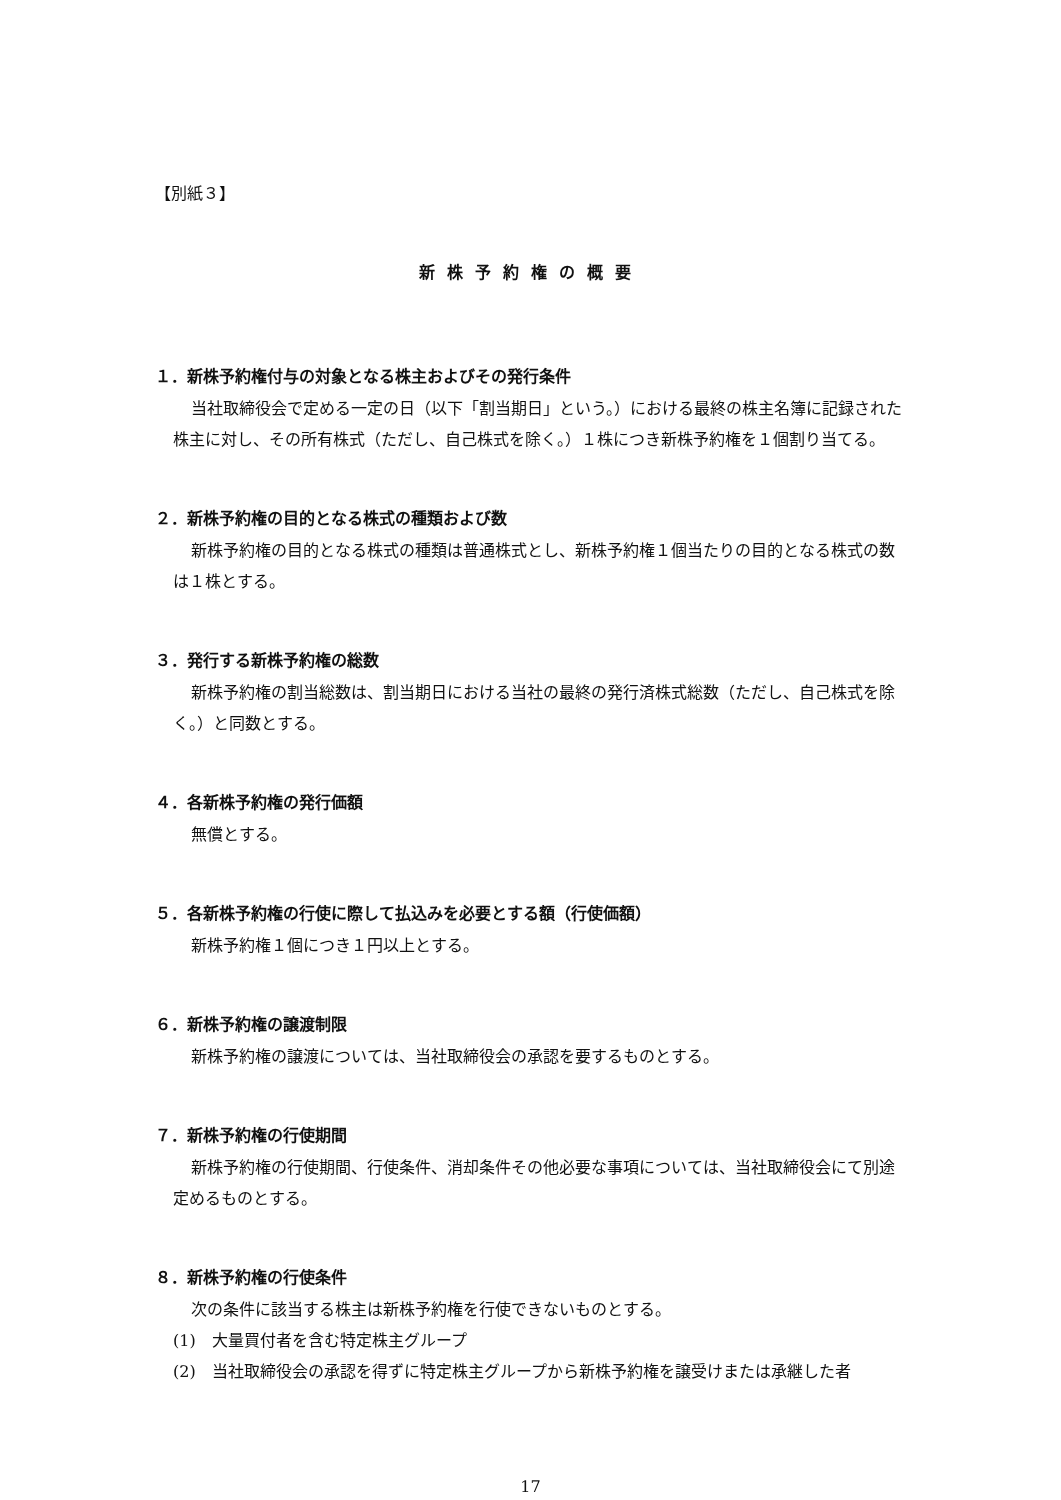【別紙３】
新株予約権の概要
１．新株予約権付与の対象となる株主およびその発行条件
当社取締役会で定める一定の日（以下「割当期日」という。）における最終の株主名簿に記録された株主に対し、その所有株式（ただし、自己株式を除く。）１株につき新株予約権を１個割り当てる。
２．新株予約権の目的となる株式の種類および数
新株予約権の目的となる株式の種類は普通株式とし、新株予約権１個当たりの目的となる株式の数は１株とする。
３．発行する新株予約権の総数
新株予約権の割当総数は、割当期日における当社の最終の発行済株式総数（ただし、自己株式を除く。）と同数とする。
４．各新株予約権の発行価額
無償とする。
５．各新株予約権の行使に際して払込みを必要とする額（行使価額）
新株予約権１個につき１円以上とする。
６．新株予約権の譲渡制限
新株予約権の譲渡については、当社取締役会の承認を要するものとする。
７．新株予約権の行使期間
新株予約権の行使期間、行使条件、消却条件その他必要な事項については、当社取締役会にて別途定めるものとする。
８．新株予約権の行使条件
次の条件に該当する株主は新株予約権を行使できないものとする。
(1)　大量買付者を含む特定株主グループ
(2)　当社取締役会の承認を得ずに特定株主グループから新株予約権を譲受けまたは承継した者
17